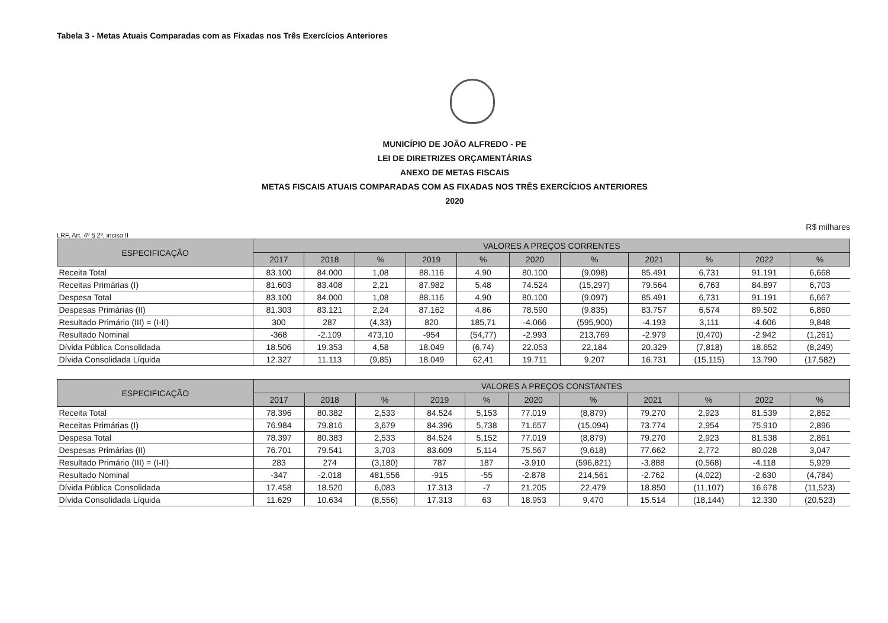Tabela 3 - Metas Atuais Comparadas com as Fixadas nos Três Exercícios Anteriores
MUNICÍPIO DE JOÃO ALFREDO - PE
LEI DE DIRETRIZES ORÇAMENTÁRIAS
ANEXO DE METAS FISCAIS
METAS FISCAIS ATUAIS COMPARADAS COM AS FIXADAS NOS TRÊS EXERCÍCIOS ANTERIORES
2020
R$ milhares
LRF, Art. 4º § 2º, inciso II
| ESPECIFICAÇÃO | VALORES A PREÇOS CORRENTES | | | | | | | | | | |
| --- | --- | --- | --- | --- | --- | --- | --- | --- | --- | --- | --- |
| | 2017 | 2018 | % | 2019 | % | 2020 | % | 2021 | % | 2022 | % |
| Receita Total | 83.100 | 84.000 | 1,08 | 88.116 | 4,90 | 80.100 | (9,098) | 85.491 | 6,731 | 91.191 | 6,668 |
| Receitas Primárias (I) | 81.603 | 83.408 | 2,21 | 87.982 | 5,48 | 74.524 | (15,297) | 79.564 | 6,763 | 84.897 | 6,703 |
| Despesa Total | 83.100 | 84.000 | 1,08 | 88.116 | 4,90 | 80.100 | (9,097) | 85.491 | 6,731 | 91.191 | 6,667 |
| Despesas Primárias (II) | 81.303 | 83.121 | 2,24 | 87.162 | 4,86 | 78.590 | (9,835) | 83.757 | 6,574 | 89.502 | 6,860 |
| Resultado Primário (III) = (I-II) | 300 | 287 | (4,33) | 820 | 185,71 | -4.066 | (595,900) | -4.193 | 3,111 | -4.606 | 9,848 |
| Resultado Nominal | -368 | -2.109 | 473,10 | -954 | (54,77) | -2.993 | 213,769 | -2.979 | (0,470) | -2.942 | (1,261) |
| Dívida Pública Consolidada | 18.506 | 19.353 | 4,58 | 18.049 | (6,74) | 22.053 | 22,184 | 20.329 | (7,818) | 18.652 | (8,249) |
| Dívida Consolidada Líquida | 12.327 | 11.113 | (9,85) | 18.049 | 62,41 | 19.711 | 9,207 | 16.731 | (15,115) | 13.790 | (17,582) |
| ESPECIFICAÇÃO | VALORES A PREÇOS CONSTANTES | | | | | | | | | | |
| --- | --- | --- | --- | --- | --- | --- | --- | --- | --- | --- | --- |
| | 2017 | 2018 | % | 2019 | % | 2020 | % | 2021 | % | 2022 | % |
| Receita Total | 78.396 | 80.382 | 2,533 | 84.524 | 5,153 | 77.019 | (8,879) | 79.270 | 2,923 | 81.539 | 2,862 |
| Receitas Primárias (I) | 76.984 | 79.816 | 3,679 | 84.396 | 5,738 | 71.657 | (15,094) | 73.774 | 2,954 | 75.910 | 2,896 |
| Despesa Total | 78.397 | 80.383 | 2,533 | 84.524 | 5,152 | 77.019 | (8,879) | 79.270 | 2,923 | 81.538 | 2,861 |
| Despesas Primárias (II) | 76.701 | 79.541 | 3,703 | 83.609 | 5,114 | 75.567 | (9,618) | 77.662 | 2,772 | 80.028 | 3,047 |
| Resultado Primário (III) = (I-II) | 283 | 274 | (3,180) | 787 | 187 | -3.910 | (596,821) | -3.888 | (0,568) | -4.118 | 5,929 |
| Resultado Nominal | -347 | -2.018 | 481,556 | -915 | -55 | -2.878 | 214,561 | -2.762 | (4,022) | -2.630 | (4,784) |
| Dívida Pública Consolidada | 17.458 | 18.520 | 6,083 | 17.313 | -7 | 21.205 | 22,479 | 18.850 | (11,107) | 16.678 | (11,523) |
| Dívida Consolidada Líquida | 11.629 | 10.634 | (8,556) | 17.313 | 63 | 18.953 | 9,470 | 15.514 | (18,144) | 12.330 | (20,523) |